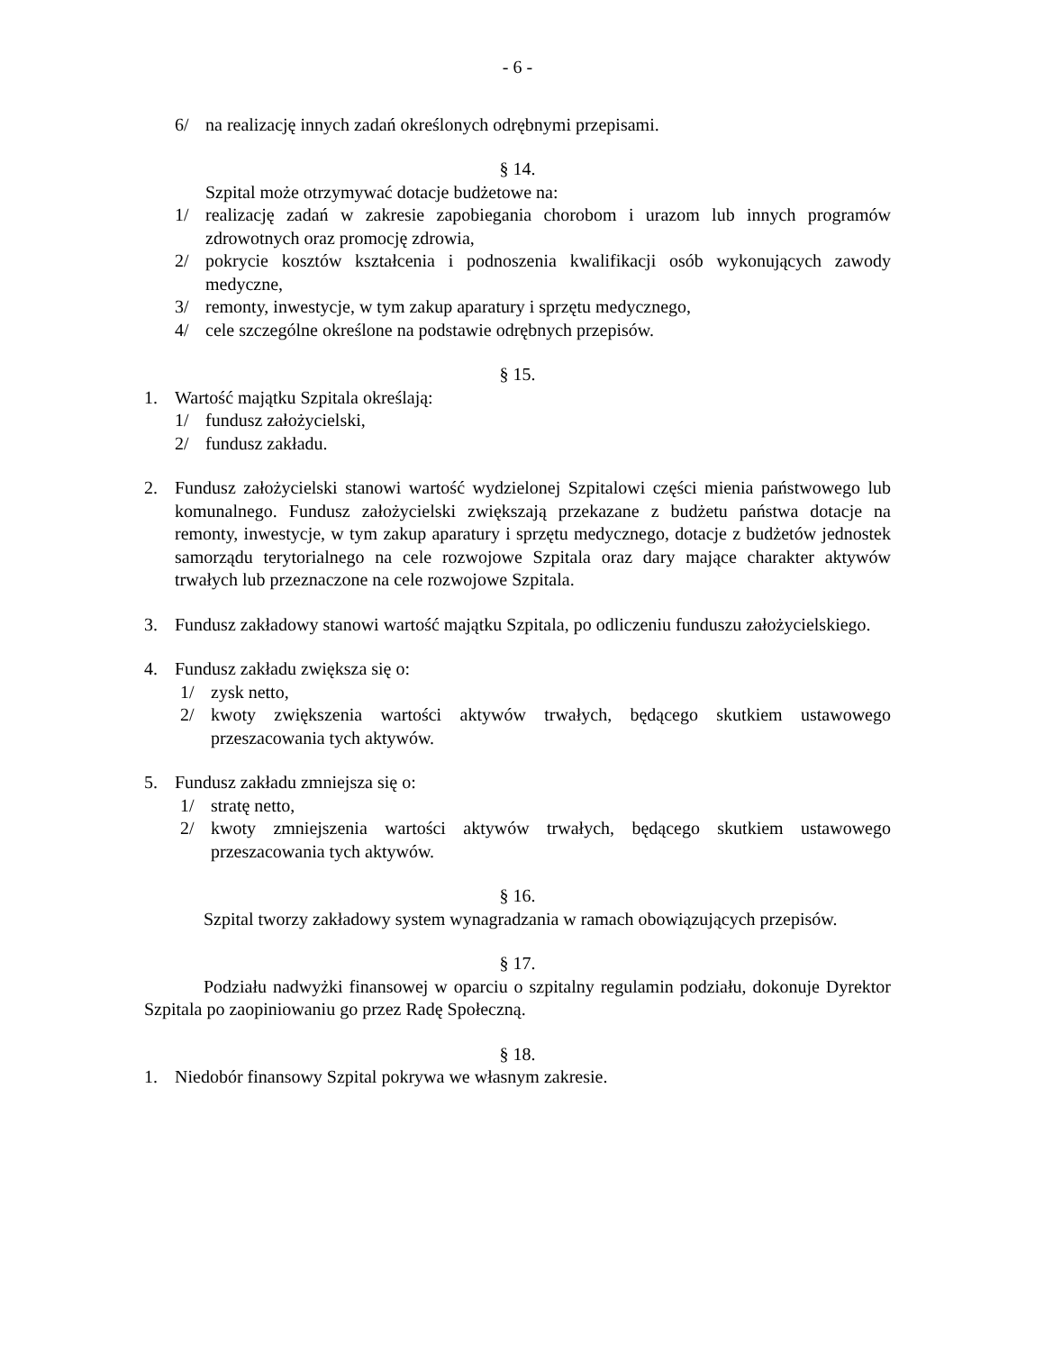- 6 -
6/ na realizację innych zadań określonych odrębnymi przepisami.
§ 14.
Szpital może otrzymywać dotacje budżetowe na:
1/ realizację zadań w zakresie zapobiegania chorobom i urazom lub innych programów zdrowotnych oraz promocję zdrowia,
2/ pokrycie kosztów kształcenia i podnoszenia kwalifikacji osób wykonujących zawody medyczne,
3/ remonty, inwestycje, w tym zakup aparatury i sprzętu medycznego,
4/ cele szczególne określone na podstawie odrębnych przepisów.
§ 15.
1. Wartość majątku Szpitala określają:
1/ fundusz założycielski,
2/ fundusz zakładu.
2. Fundusz założycielski stanowi wartość wydzielonej Szpitalowi części mienia państwowego lub komunalnego. Fundusz założycielski zwiększają przekazane z budżetu państwa dotacje na remonty, inwestycje, w tym zakup aparatury i sprzętu medycznego, dotacje z budżetów jednostek samorządu terytorialnego na cele rozwojowe Szpitala oraz dary mające charakter aktywów trwałych lub przeznaczone na cele rozwojowe Szpitala.
3. Fundusz zakładowy stanowi wartość majątku Szpitala, po odliczeniu funduszu założycielskiego.
4. Fundusz zakładu zwiększa się o:
1/ zysk netto,
2/ kwoty zwiększenia wartości aktywów trwałych, będącego skutkiem ustawowego przeszacowania tych aktywów.
5. Fundusz zakładu zmniejsza się o:
1/ stratę netto,
2/ kwoty zmniejszenia wartości aktywów trwałych, będącego skutkiem ustawowego przeszacowania tych aktywów.
§ 16.
Szpital tworzy zakładowy system wynagradzania w ramach obowiązujących przepisów.
§ 17.
Podziału nadwyżki finansowej w oparciu o szpitalny regulamin podziału, dokonuje Dyrektor Szpitala po zaopiniowaniu go przez Radę Społeczną.
§ 18.
1. Niedobór finansowy Szpital pokrywa we własnym zakresie.